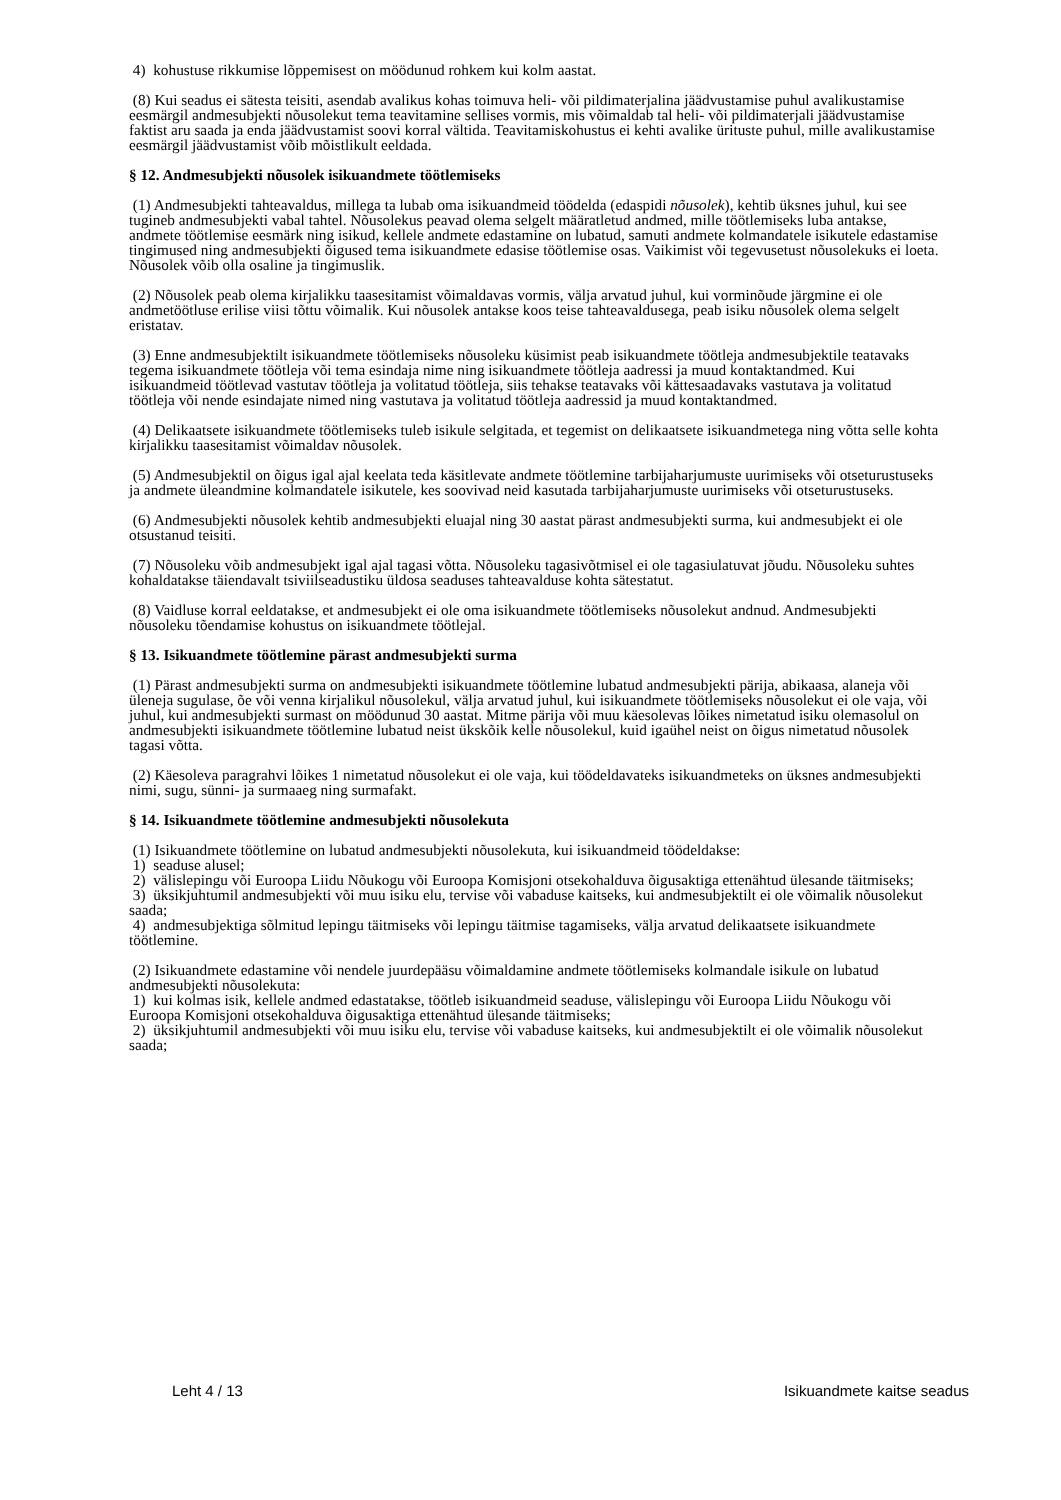4) kohustuse rikkumise lõppemisest on möödunud rohkem kui kolm aastat.
(8) Kui seadus ei sätesta teisiti, asendab avalikus kohas toimuva heli- või pildimaterjalina jäädvustamise puhul avalikustamise eesmärgil andmesubjekti nõusolekut tema teavitamine sellises vormis, mis võimaldab tal heli- või pildimaterjali jäädvustamise faktist aru saada ja enda jäädvustamist soovi korral vältida. Teavitamiskohustus ei kehti avalike ürituste puhul, mille avalikustamise eesmärgil jäädvustamist võib mõistlikult eeldada.
§ 12. Andmesubjekti nõusolek isikuandmete töötlemiseks
(1) Andmesubjekti tahteavaldus, millega ta lubab oma isikuandmeid töödelda (edaspidi nõusolek), kehtib üksnes juhul, kui see tugineb andmesubjekti vabal tahtel. Nõusolekus peavad olema selgelt määratletud andmed, mille töötlemiseks luba antakse, andmete töötlemise eesmärk ning isikud, kellele andmete edastamine on lubatud, samuti andmete kolmandatele isikutele edastamise tingimused ning andmesubjekti õigused tema isikuandmete edasise töötlemise osas. Vaikimist või tegevusetust nõusolekuks ei loeta. Nõusolek võib olla osaline ja tingimuslik.
(2) Nõusolek peab olema kirjalikku taasesitamist võimaldavas vormis, välja arvatud juhul, kui vorminõude järgmine ei ole andmetöötluse erilise viisi tõttu võimalik. Kui nõusolek antakse koos teise tahteavaldusega, peab isiku nõusolek olema selgelt eristatav.
(3) Enne andmesubjektilt isikuandmete töötlemiseks nõusoleku küsimist peab isikuandmete töötleja andmesubjektile teatavaks tegema isikuandmete töötleja või tema esindaja nime ning isikuandmete töötleja aadressi ja muud kontaktandmed. Kui isikuandmeid töötlevad vastutav töötleja ja volitatud töötleja, siis tehakse teatavaks või kättesaadavaks vastutava ja volitatud töötleja või nende esindajate nimed ning vastutava ja volitatud töötleja aadressid ja muud kontaktandmed.
(4) Delikaatsete isikuandmete töötlemiseks tuleb isikule selgitada, et tegemist on delikaatsete isikuandmetega ning võtta selle kohta kirjalikku taasesitamist võimaldav nõusolek.
(5) Andmesubjektil on õigus igal ajal keelata teda käsitlevate andmete töötlemine tarbijaharjumuste uurimiseks või otseturustuseks ja andmete üleandmine kolmandatele isikutele, kes soovivad neid kasutada tarbijaharjumuste uurimiseks või otseturustuseks.
(6) Andmesubjekti nõusolek kehtib andmesubjekti eluajal ning 30 aastat pärast andmesubjekti surma, kui andmesubjekt ei ole otsustanud teisiti.
(7) Nõusoleku võib andmesubjekt igal ajal tagasi võtta. Nõusoleku tagasivõtmisel ei ole tagasiulatuvat jõudu. Nõusoleku suhtes kohaldatakse täiendavalt tsiviilseadustiku üldosa seaduses tahteavalduse kohta sätestatut.
(8) Vaidluse korral eeldatakse, et andmesubjekt ei ole oma isikuandmete töötlemiseks nõusolekut andnud. Andmesubjekti nõusoleku tõendamise kohustus on isikuandmete töötlejal.
§ 13. Isikuandmete töötlemine pärast andmesubjekti surma
(1) Pärast andmesubjekti surma on andmesubjekti isikuandmete töötlemine lubatud andmesubjekti pärija, abikaasa, alaneja või üleneja sugulase, õe või venna kirjalikul nõusolekul, välja arvatud juhul, kui isikuandmete töötlemiseks nõusolekut ei ole vaja, või juhul, kui andmesubjekti surmast on möödunud 30 aastat. Mitme pärija või muu käesolevas lõikes nimetatud isiku olemasolul on andmesubjekti isikuandmete töötlemine lubatud neist ükskõik kelle nõusolekul, kuid igaühel neist on õigus nimetatud nõusolek tagasi võtta.
(2) Käesoleva paragrahvi lõikes 1 nimetatud nõusolekut ei ole vaja, kui töödeldavateks isikuandmeteks on üksnes andmesubjekti nimi, sugu, sünni- ja surmaaeg ning surmafakt.
§ 14. Isikuandmete töötlemine andmesubjekti nõusolekuta
(1) Isikuandmete töötlemine on lubatud andmesubjekti nõusolekuta, kui isikuandmeid töödeldakse:
1) seaduse alusel;
2) välislepingu või Euroopa Liidu Nõukogu või Euroopa Komisjoni otsekohalduva õigusaktiga ettenähtud ülesande täitmiseks;
3) üksikjuhtumil andmesubjekti või muu isiku elu, tervise või vabaduse kaitseks, kui andmesubjektilt ei ole võimalik nõusolekut saada;
4) andmesubjektiga sõlmitud lepingu täitmiseks või lepingu täitmise tagamiseks, välja arvatud delikaatsete isikuandmete töötlemine.
(2) Isikuandmete edastamine või nendele juurdepääsu võimaldamine andmete töötlemiseks kolmandale isikule on lubatud andmesubjekti nõusolekuta:
1) kui kolmas isik, kellele andmed edastatakse, töötleb isikuandmeid seaduse, välislepingu või Euroopa Liidu Nõukogu või Euroopa Komisjoni otsekohalduva õigusaktiga ettenähtud ülesande täitmiseks;
2) üksikjuhtumil andmesubjekti või muu isiku elu, tervise või vabaduse kaitseks, kui andmesubjektilt ei ole võimalik nõusolekut saada;
Leht 4 / 13 Isikuandmete kaitse seadus